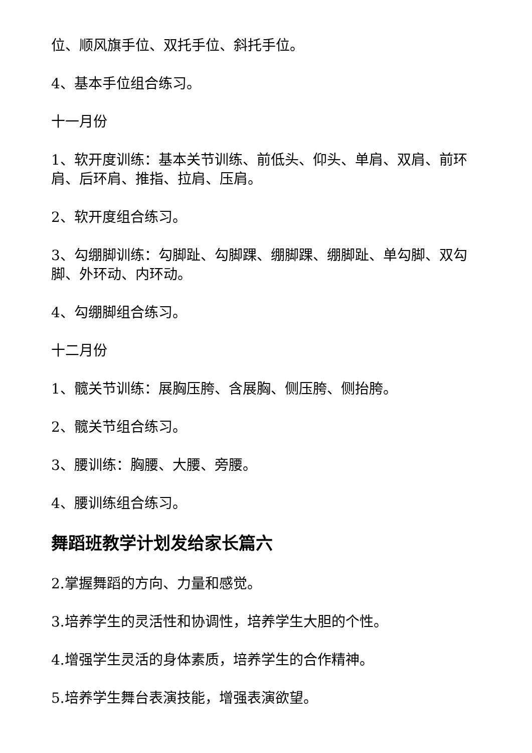位、顺风旗手位、双托手位、斜托手位。
4、基本手位组合练习。
十一月份
1、软开度训练：基本关节训练、前低头、仰头、单肩、双肩、前环肩、后环肩、推指、拉肩、压肩。
2、软开度组合练习。
3、勾绷脚训练：勾脚趾、勾脚踝、绷脚踝、绷脚趾、单勾脚、双勾脚、外环动、内环动。
4、勾绷脚组合练习。
十二月份
1、髋关节训练：展胸压胯、含展胸、侧压胯、侧抬胯。
2、髋关节组合练习。
3、腰训练：胸腰、大腰、旁腰。
4、腰训练组合练习。
舞蹈班教学计划发给家长篇六
2.掌握舞蹈的方向、力量和感觉。
3.培养学生的灵活性和协调性，培养学生大胆的个性。
4.增强学生灵活的身体素质，培养学生的合作精神。
5.培养学生舞台表演技能，增强表演欲望。